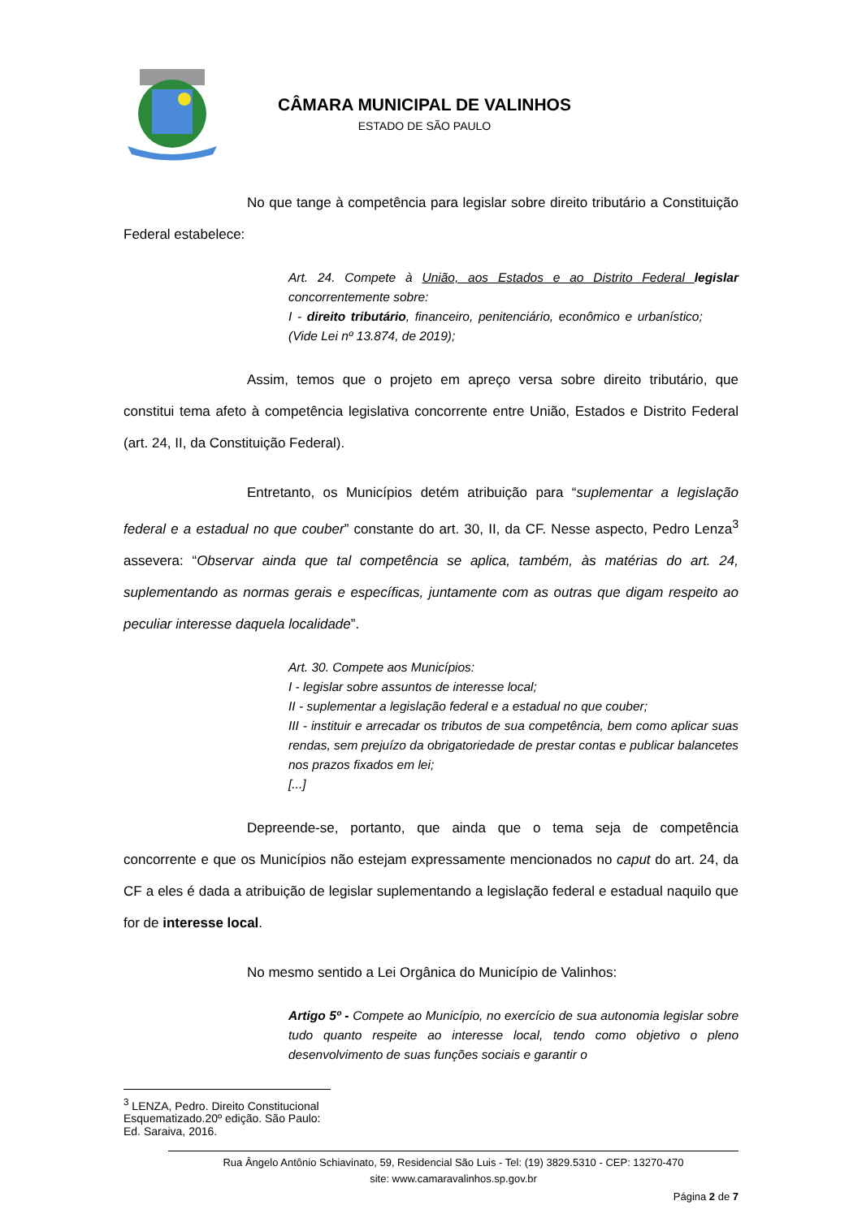CÂMARA MUNICIPAL DE VALINHOS
ESTADO DE SÃO PAULO
No que tange à competência para legislar sobre direito tributário a Constituição Federal estabelece:
Art. 24. Compete à União, aos Estados e ao Distrito Federal legislar concorrentemente sobre:
I - direito tributário, financeiro, penitenciário, econômico e urbanístico; (Vide Lei nº 13.874, de 2019);
Assim, temos que o projeto em apreço versa sobre direito tributário, que constitui tema afeto à competência legislativa concorrente entre União, Estados e Distrito Federal (art. 24, II, da Constituição Federal).
Entretanto, os Municípios detém atribuição para “suplementar a legislação federal e a estadual no que couber” constante do art. 30, II, da CF. Nesse aspecto, Pedro Lenza<sup>3</sup> assevera: “Observar ainda que tal competência se aplica, também, às matérias do art. 24, suplementando as normas gerais e específicas, juntamente com as outras que digam respeito ao peculiar interesse daquela localidade”.
Art. 30. Compete aos Municípios:
I - legislar sobre assuntos de interesse local;
II - suplementar a legislação federal e a estadual no que couber;
III - instituir e arrecadar os tributos de sua competência, bem como aplicar suas rendas, sem prejuízo da obrigatoriedade de prestar contas e publicar balancetes nos prazos fixados em lei;
[...]
Depreende-se, portanto, que ainda que o tema seja de competência concorrente e que os Municípios não estejam expressamente mencionados no caput do art. 24, da CF a eles é dada a atribuição de legislar suplementando a legislação federal e estadual naquilo que for de interesse local.
No mesmo sentido a Lei Orgânica do Município de Valinhos:
Artigo 5º - Compete ao Município, no exercício de sua autonomia legislar sobre tudo quanto respeite ao interesse local, tendo como objetivo o pleno desenvolvimento de suas funções sociais e garantir o
<sup>3</sup> LENZA, Pedro. Direito Constitucional Esquematizado.20º edição. São Paulo: Ed. Saraiva, 2016.
Rua Ângelo Antônio Schiavinato, 59, Residencial São Luis - Tel: (19) 3829.5310 - CEP: 13270-470
site: www.camaravalinhos.sp.gov.br
Página 2 de 7